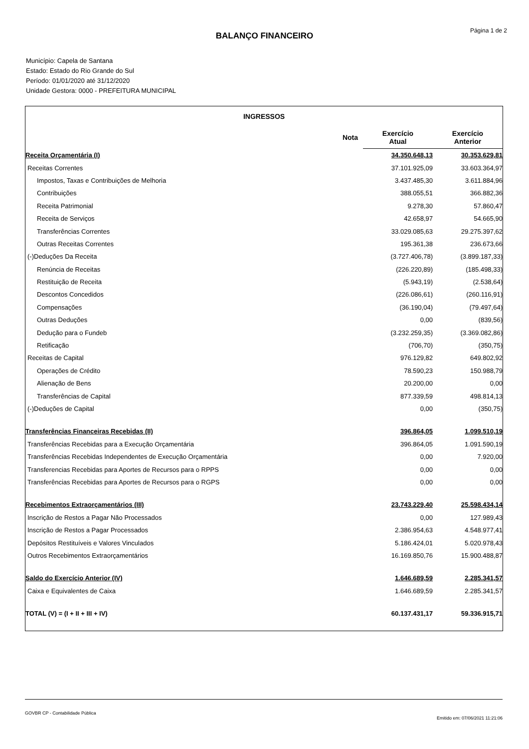Página 1 de 2
BALANÇO FINANCEIRO
Município: Capela de Santana
Estado: Estado do Rio Grande do Sul
Período: 01/01/2020 até 31/12/2020
Unidade Gestora: 0000 - PREFEITURA MUNICIPAL
| INGRESSOS | | | |
| --- | --- | --- | --- |
| | Nota | Exercício Atual | Exercício Anterior |
| Receita Orçamentária (I) | | 34.350.648,13 | 30.353.629,81 |
| Receitas Correntes | | 37.101.925,09 | 33.603.364,97 |
| Impostos, Taxas e Contribuições de Melhoria | | 3.437.485,30 | 3.611.884,96 |
| Contribuições | | 388.055,51 | 366.882,36 |
| Receita Patrimonial | | 9.278,30 | 57.860,47 |
| Receita de Serviços | | 42.658,97 | 54.665,90 |
| Transferências Correntes | | 33.029.085,63 | 29.275.397,62 |
| Outras Receitas Correntes | | 195.361,38 | 236.673,66 |
| (-)Deduções Da Receita | | (3.727.406,78) | (3.899.187,33) |
| Renúncia de Receitas | | (226.220,89) | (185.498,33) |
| Restituição de Receita | | (5.943,19) | (2.538,64) |
| Descontos Concedidos | | (226.086,61) | (260.116,91) |
| Compensações | | (36.190,04) | (79.497,64) |
| Outras Deduções | | 0,00 | (839,56) |
| Dedução para o Fundeb | | (3.232.259,35) | (3.369.082,86) |
| Retificação | | (706,70) | (350,75) |
| Receitas de Capital | | 976.129,82 | 649.802,92 |
| Operações de Crédito | | 78.590,23 | 150.988,79 |
| Alienação de Bens | | 20.200,00 | 0,00 |
| Transferências de Capital | | 877.339,59 | 498.814,13 |
| (-)Deduções de Capital | | 0,00 | (350,75) |
| Transferências Financeiras Recebidas (II) | | 396.864,05 | 1.099.510,19 |
| Transferências Recebidas para a Execução Orçamentária | | 396.864,05 | 1.091.590,19 |
| Transferências Recebidas Independentes de Execução Orçamentária | | 0,00 | 7.920,00 |
| Transferencias Recebidas para Aportes de Recursos para o RPPS | | 0,00 | 0,00 |
| Transferências Recebidas para Aportes de Recursos para o RGPS | | 0,00 | 0,00 |
| Recebimentos Extraorçamentários (III) | | 23.743.229,40 | 25.598.434,14 |
| Inscrição de Restos a Pagar Não Processados | | 0,00 | 127.989,43 |
| Inscrição de Restos a Pagar Processados | | 2.386.954,63 | 4.548.977,41 |
| Depósitos Restituíveis e Valores Vinculados | | 5.186.424,01 | 5.020.978,43 |
| Outros Recebimentos Extraorçamentários | | 16.169.850,76 | 15.900.488,87 |
| Saldo do Exercício Anterior (IV) | | 1.646.689,59 | 2.285.341,57 |
| Caixa e Equivalentes de Caixa | | 1.646.689,59 | 2.285.341,57 |
| TOTAL (V) = (I + II + III + IV) | | 60.137.431,17 | 59.336.915,71 |
GOVBR CP - Contabilidade Pública Emitido em: 07/06/2021 11:21:06